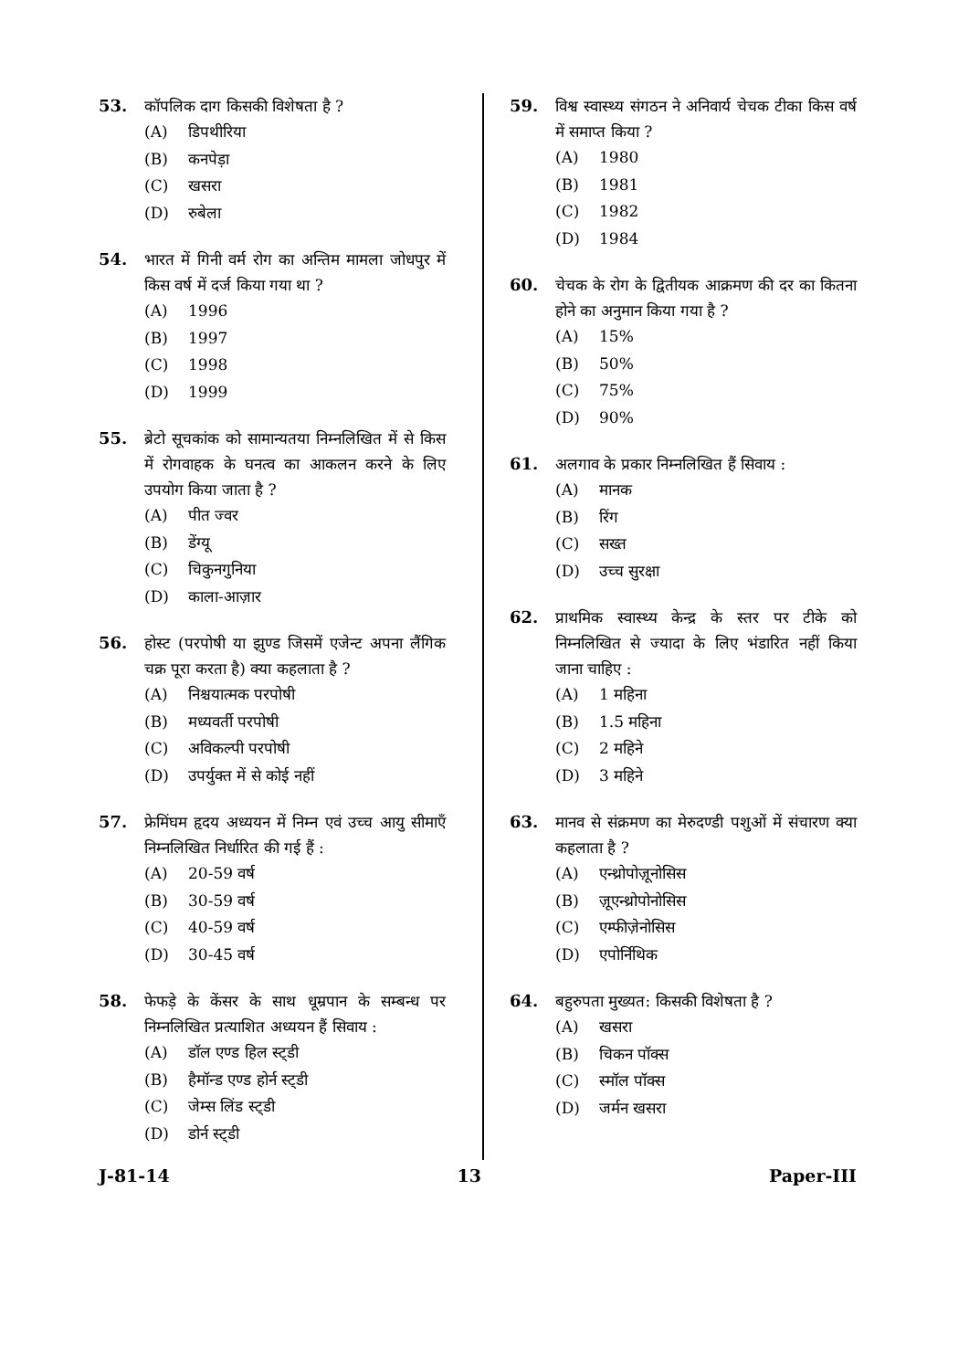53. कॉपलिक दाग किसकी विशेषता है ?
(A) डिपथीरिया
(B) कनपेड़ा
(C) खसरा
(D) रुबेला
54. भारत में गिनी वर्म रोग का अन्तिम मामला जोधपुर में किस वर्ष में दर्ज किया गया था ?
(A) 1996
(B) 1997
(C) 1998
(D) 1999
55. ब्रेटो सूचकांक को सामान्यतया निम्नलिखित में से किस में रोगवाहक के घनत्व का आकलन करने के लिए उपयोग किया जाता है ?
(A) पीत ज्वर
(B) डेंग्यू
(C) चिकुनगुनिया
(D) काला-आज़ार
56. होस्ट (परपोषी या झुण्ड जिसमें एजेन्ट अपना लैंगिक चक्र पूरा करता है) क्या कहलाता है ?
(A) निश्चयात्मक परपोषी
(B) मध्यवर्ती परपोषी
(C) अविकल्पी परपोषी
(D) उपर्युक्त में से कोई नहीं
57. फ्रेमिंघम हृदय अध्ययन में निम्न एवं उच्च आयु सीमाएँ निम्नलिखित निर्धारित की गई हैं :
(A) 20-59 वर्ष
(B) 30-59 वर्ष
(C) 40-59 वर्ष
(D) 30-45 वर्ष
58. फेफड़े के केंसर के साथ धूम्रपान के सम्बन्ध पर निम्नलिखित प्रत्याशित अध्ययन हैं सिवाय :
(A) डॉल एण्ड हिल स्ट्डी
(B) हैमॉन्ड एण्ड होर्न स्ट्डी
(C) जेम्स लिंड स्ट्डी
(D) डोर्न स्ट्डी
59. विश्व स्वास्थ्य संगठन ने अनिवार्य चेचक टीका किस वर्ष में समाप्त किया ?
(A) 1980
(B) 1981
(C) 1982
(D) 1984
60. चेचक के रोग के द्वितीयक आक्रमण की दर का कितना होने का अनुमान किया गया है ?
(A) 15%
(B) 50%
(C) 75%
(D) 90%
61. अलगाव के प्रकार निम्नलिखित हैं सिवाय :
(A) मानक
(B) रिंग
(C) सख्त
(D) उच्च सुरक्षा
62. प्राथमिक स्वास्थ्य केन्द्र के स्तर पर टीके को निम्नलिखित से ज्यादा के लिए भंडारित नहीं किया जाना चाहिए :
(A) 1 महिना
(B) 1.5 महिना
(C) 2 महिने
(D) 3 महिने
63. मानव से संक्रमण का मेरुदण्डी पशुओं में संचारण क्या कहलाता है ?
(A) एन्थ्रोपोज़ूनोसिस
(B) ज़ूएन्थ्रोपोनोसिस
(C) एम्फीज़ेनोसिस
(D) एपोर्निथिक
64. बहुरुपता मुख्यत: किसकी विशेषता है ?
(A) खसरा
(B) चिकन पॉक्स
(C) स्मॉल पॉक्स
(D) जर्मन खसरा
J-81-14 13 Paper-III